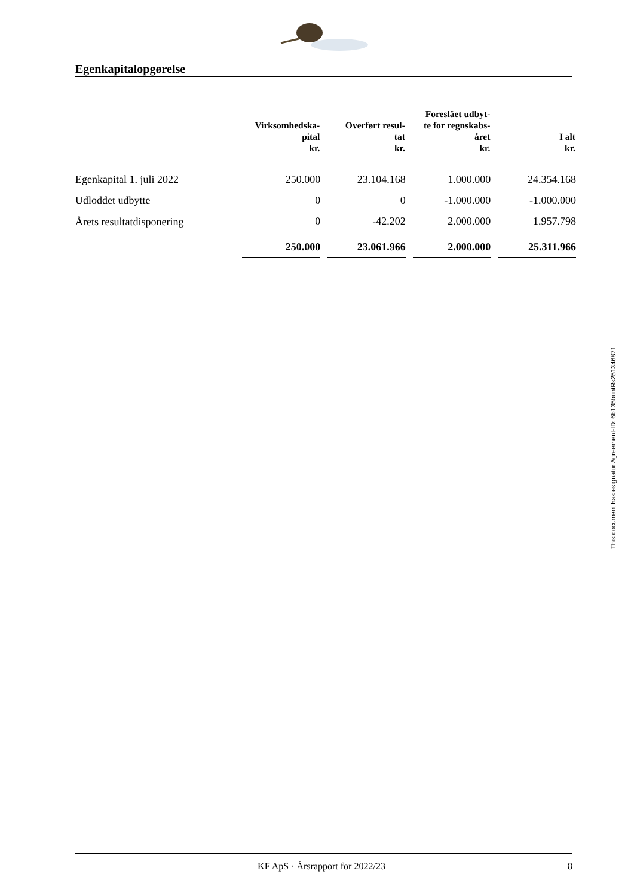Egenkapitalopgørelse
| | Virksomhedska- pital kr. | | Overført resul- tat kr. | | Foreslået udbyt- te for regnskabs- året kr. | | I alt kr. |
| --- | --- | --- | --- | --- | --- | --- | --- |
| Egenkapital 1. juli 2022 | 250.000 | | 23.104.168 | | 1.000.000 | | 24.354.168 |
| Udloddet udbytte | 0 | | 0 | | -1.000.000 | | -1.000.000 |
| Årets resultatdisponering | 0 | | -42.202 | | 2.000.000 | | 1.957.798 |
| | 250.000 | | 23.061.966 | | 2.000.000 | | 25.311.966 |
This document has esignatur Agreement-ID: 6b135buntRs251346871
KF ApS · Årsrapport for 2022/23 8